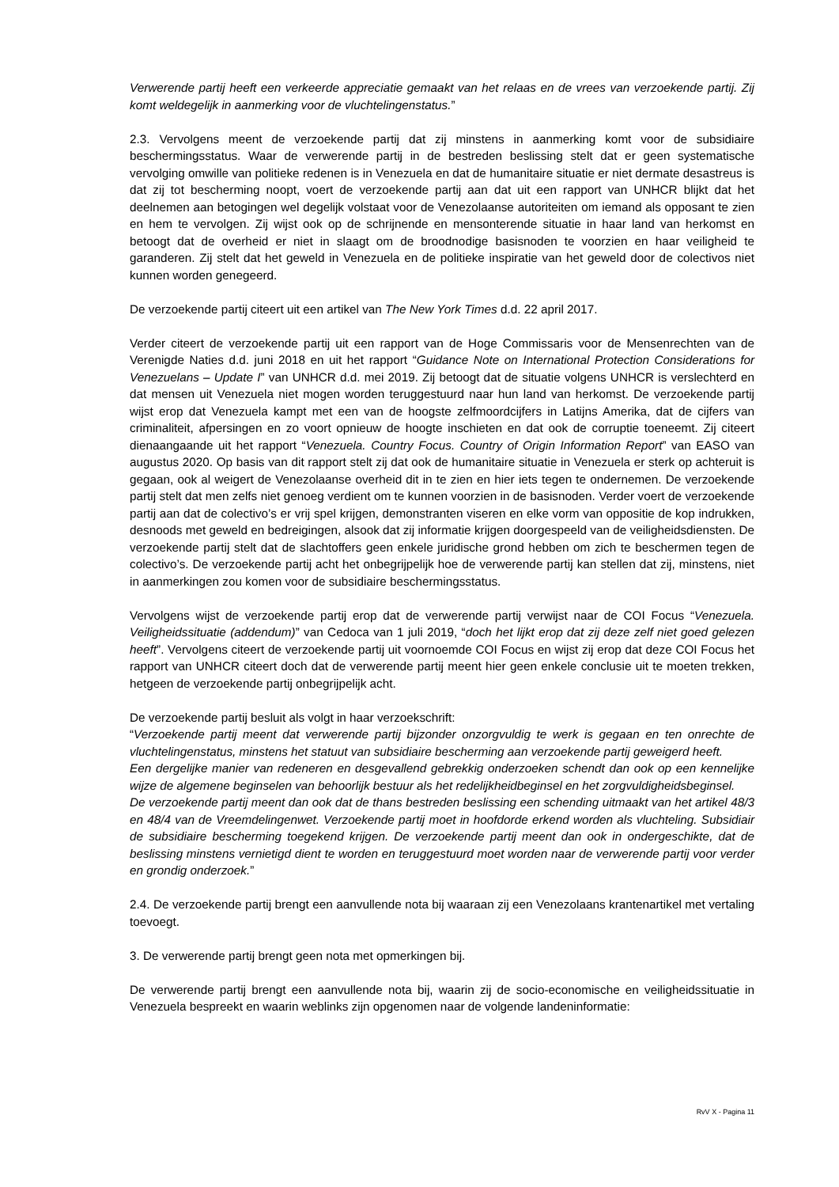Verwerende partij heeft een verkeerde appreciatie gemaakt van het relaas en de vrees van verzoekende partij. Zij komt weldegelijk in aanmerking voor de vluchtelingenstatus.”
2.3. Vervolgens meent de verzoekende partij dat zij minstens in aanmerking komt voor de subsidiaire beschermingsstatus. Waar de verwerende partij in de bestreden beslissing stelt dat er geen systematische vervolging omwille van politieke redenen is in Venezuela en dat de humanitaire situatie er niet dermate desastreus is dat zij tot bescherming noopt, voert de verzoekende partij aan dat uit een rapport van UNHCR blijkt dat het deelnemen aan betogingen wel degelijk volstaat voor de Venezolaanse autoriteiten om iemand als opposant te zien en hem te vervolgen. Zij wijst ook op de schrijnende en mensonterende situatie in haar land van herkomst en betoogt dat de overheid er niet in slaagt om de broodnodige basisnoden te voorzien en haar veiligheid te garanderen. Zij stelt dat het geweld in Venezuela en de politieke inspiratie van het geweld door de colectivos niet kunnen worden genegeerd.
De verzoekende partij citeert uit een artikel van The New York Times d.d. 22 april 2017.
Verder citeert de verzoekende partij uit een rapport van de Hoge Commissaris voor de Mensenrechten van de Verenigde Naties d.d. juni 2018 en uit het rapport “Guidance Note on International Protection Considerations for Venezuelans – Update I” van UNHCR d.d. mei 2019. Zij betoogt dat de situatie volgens UNHCR is verslechterd en dat mensen uit Venezuela niet mogen worden teruggestuurd naar hun land van herkomst. De verzoekende partij wijst erop dat Venezuela kampt met een van de hoogste zelfmoordcijfers in Latijns Amerika, dat de cijfers van criminaliteit, afpersingen en zo voort opnieuw de hoogte inschieten en dat ook de corruptie toeneemt. Zij citeert dienaangaande uit het rapport “Venezuela. Country Focus. Country of Origin Information Report” van EASO van augustus 2020. Op basis van dit rapport stelt zij dat ook de humanitaire situatie in Venezuela er sterk op achteruit is gegaan, ook al weigert de Venezolaanse overheid dit in te zien en hier iets tegen te ondernemen. De verzoekende partij stelt dat men zelfs niet genoeg verdient om te kunnen voorzien in de basisnoden. Verder voert de verzoekende partij aan dat de colectivo’s er vrij spel krijgen, demonstranten viseren en elke vorm van oppositie de kop indrukken, desnoods met geweld en bedreigingen, alsook dat zij informatie krijgen doorgespeeld van de veiligheidsdiensten. De verzoekende partij stelt dat de slachtoffers geen enkele juridische grond hebben om zich te beschermen tegen de colectivo’s. De verzoekende partij acht het onbegrijpelijk hoe de verwerende partij kan stellen dat zij, minstens, niet in aanmerkingen zou komen voor de subsidiaire beschermingsstatus.
Vervolgens wijst de verzoekende partij erop dat de verwerende partij verwijst naar de COI Focus “Venezuela. Veiligheidssituatie (addendum)” van Cedoca van 1 juli 2019, “doch het lijkt erop dat zij deze zelf niet goed gelezen heeft”. Vervolgens citeert de verzoekende partij uit voornoemde COI Focus en wijst zij erop dat deze COI Focus het rapport van UNHCR citeert doch dat de verwerende partij meent hier geen enkele conclusie uit te moeten trekken, hetgeen de verzoekende partij onbegrijpelijk acht.
De verzoekende partij besluit als volgt in haar verzoekschrift:
“Verzoekende partij meent dat verwerende partij bijzonder onzorgvuldig te werk is gegaan en ten onrechte de vluchtelingenstatus, minstens het statuut van subsidiaire bescherming aan verzoekende partij geweigerd heeft.
Een dergelijke manier van redeneren en desgevallend gebrekkig onderzoeken schendt dan ook op een kennelijke wijze de algemene beginselen van behoorlijk bestuur als het redelijkheidbeginsel en het zorgvuldigheidsbeginsel.
De verzoekende partij meent dan ook dat de thans bestreden beslissing een schending uitmaakt van het artikel 48/3 en 48/4 van de Vreemdelingenwet. Verzoekende partij moet in hoofdorde erkend worden als vluchteling. Subsidiair de subsidiaire bescherming toegekend krijgen. De verzoekende partij meent dan ook in ondergeschikte, dat de beslissing minstens vernietigd dient te worden en teruggestuurd moet worden naar de verwerende partij voor verder en grondig onderzoek.”
2.4. De verzoekende partij brengt een aanvullende nota bij waaraan zij een Venezolaans krantenartikel met vertaling toevoegt.
3. De verwerende partij brengt geen nota met opmerkingen bij.
De verwerende partij brengt een aanvullende nota bij, waarin zij de socio-economische en veiligheidssituatie in Venezuela bespreekt en waarin weblinks zijn opgenomen naar de volgende landeninformatie:
RvV X - Pagina 11